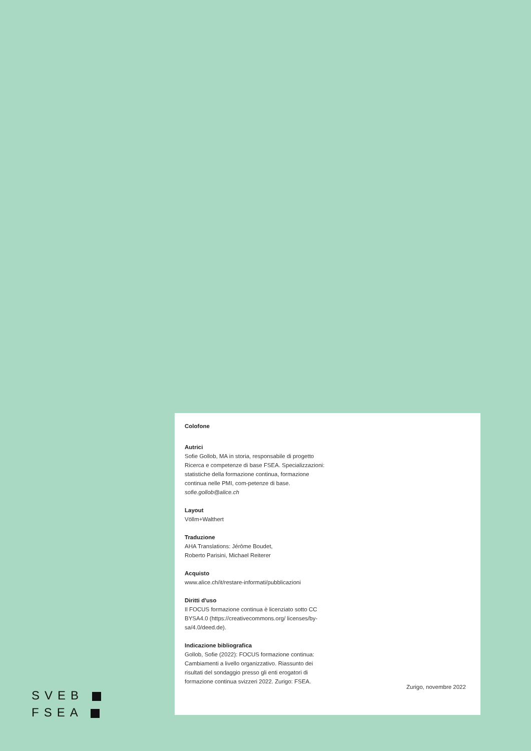Colofone
Autrici
Sofie Gollob, MA in storia, responsabile di progetto Ricerca e competenze di base FSEA. Specializzazioni: statistiche della formazione continua, formazione continua nelle PMI, com-petenze di base.
sofie.gollob@alice.ch
Layout
Völlm+Walthert
Traduzione
AHA Translations: Jérôme Boudet,
Roberto Parisini, Michael Reiterer
Acquisto
www.alice.ch/it/restare-informati/pubblicazioni
Diritti d'uso
Il FOCUS formazione continua è licenziato sotto CC BYSA4.0 (https://creativecommons.org/ licenses/by-sa/4.0/deed.de).
Indicazione bibliografica
Gollob, Sofie (2022): FOCUS formazione continua: Cambiamenti a livello organizzativo. Riassunto dei risultati del sondaggio presso gli enti erogatori di formazione continua svizzeri 2022. Zurigo: FSEA.
Zurigo, novembre 2022
SVEB
FSEA